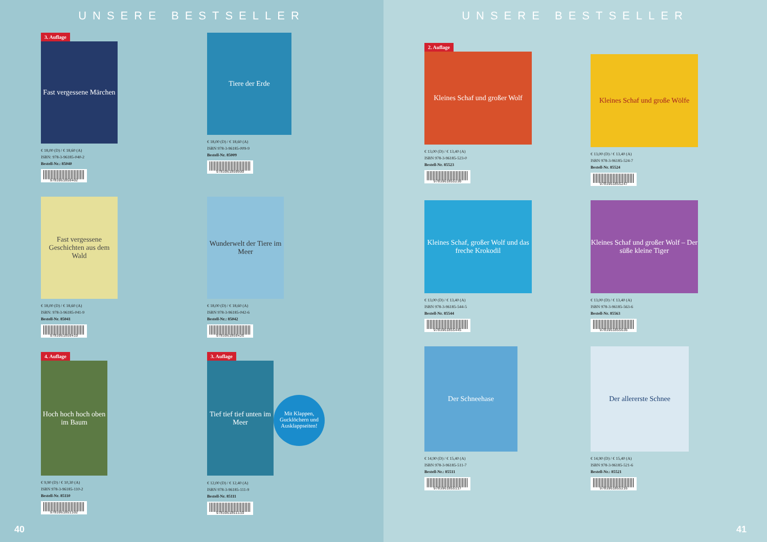UNSERE BESTSELLER
3. Auflage
Fast vergessene Märchen
€ 18,00 (D) / € 18,60 (A)
ISBN: 978-3-96185-040-2
Bestell-Nr.: 85040
9783961850402
Tiere der Erde
€ 18,00 (D) / € 18,60 (A)
ISBN 978-3-96185-009-9
Bestell-Nr. 85009
9783961850099
Fast vergessene Geschichten aus dem Wald
€ 18,00 (D) / € 18,60 (A)
ISBN: 978-3-96185-041-9
Bestell-Nr. 85041
9783961850419
Wunderwelt der Tiere im Meer
€ 18,00 (D) / € 18,60 (A)
ISBN 978-3-96185-042-6
Bestell-Nr.: 85042
9783961850426
4. Auflage
Hoch hoch hoch oben im Baum
€ 9,90 (D) / € 10,30 (A)
ISBN 978-3-96185-110-2
Bestell-Nr. 85110
9783961851102
3. Auflage
Tief tief tief unten im Meer
Mit Klappen, Gucklöchern und Ausklappseiten!
€ 12,00 (D) / € 12,40 (A)
ISBN 978-3-96185-111-9
Bestell-Nr. 85111
9783961851119
40
UNSERE BESTSELLER
2. Auflage
Kleines Schaf und großer Wolf
€ 13,00 (D) / € 13,40 (A)
ISBN 978-3-96185-523-0
Bestell-Nr. 85523
9783961855230
Kleines Schaf und große Wölfe
€ 13,00 (D) / € 13,40 (A)
ISBN 978-3-96185-524-7
Bestell-Nr. 85524
9783961855247
Kleines Schaf, großer Wolf und das freche Krokodil
€ 13,00 (D) / € 13,40 (A)
ISBN 978-3-96185-544-5
Bestell-Nr. 85544
9783961855445
Kleines Schaf und großer Wolf – Der süße kleine Tiger
€ 13,00 (D) / € 13,40 (A)
ISBN 978-3-96185-563-6
Bestell-Nr. 85563
9783961855636
Der Schneehase
€ 14,90 (D) / € 15,40 (A)
ISBN 978-3-96185-511-7
Bestell-Nr.: 85511
9783961855117
Der allererste Schnee
€ 14,90 (D) / € 15,40 (A)
ISBN 978-3-96185-521-6
Bestell-Nr.: 85521
9783961855216
41